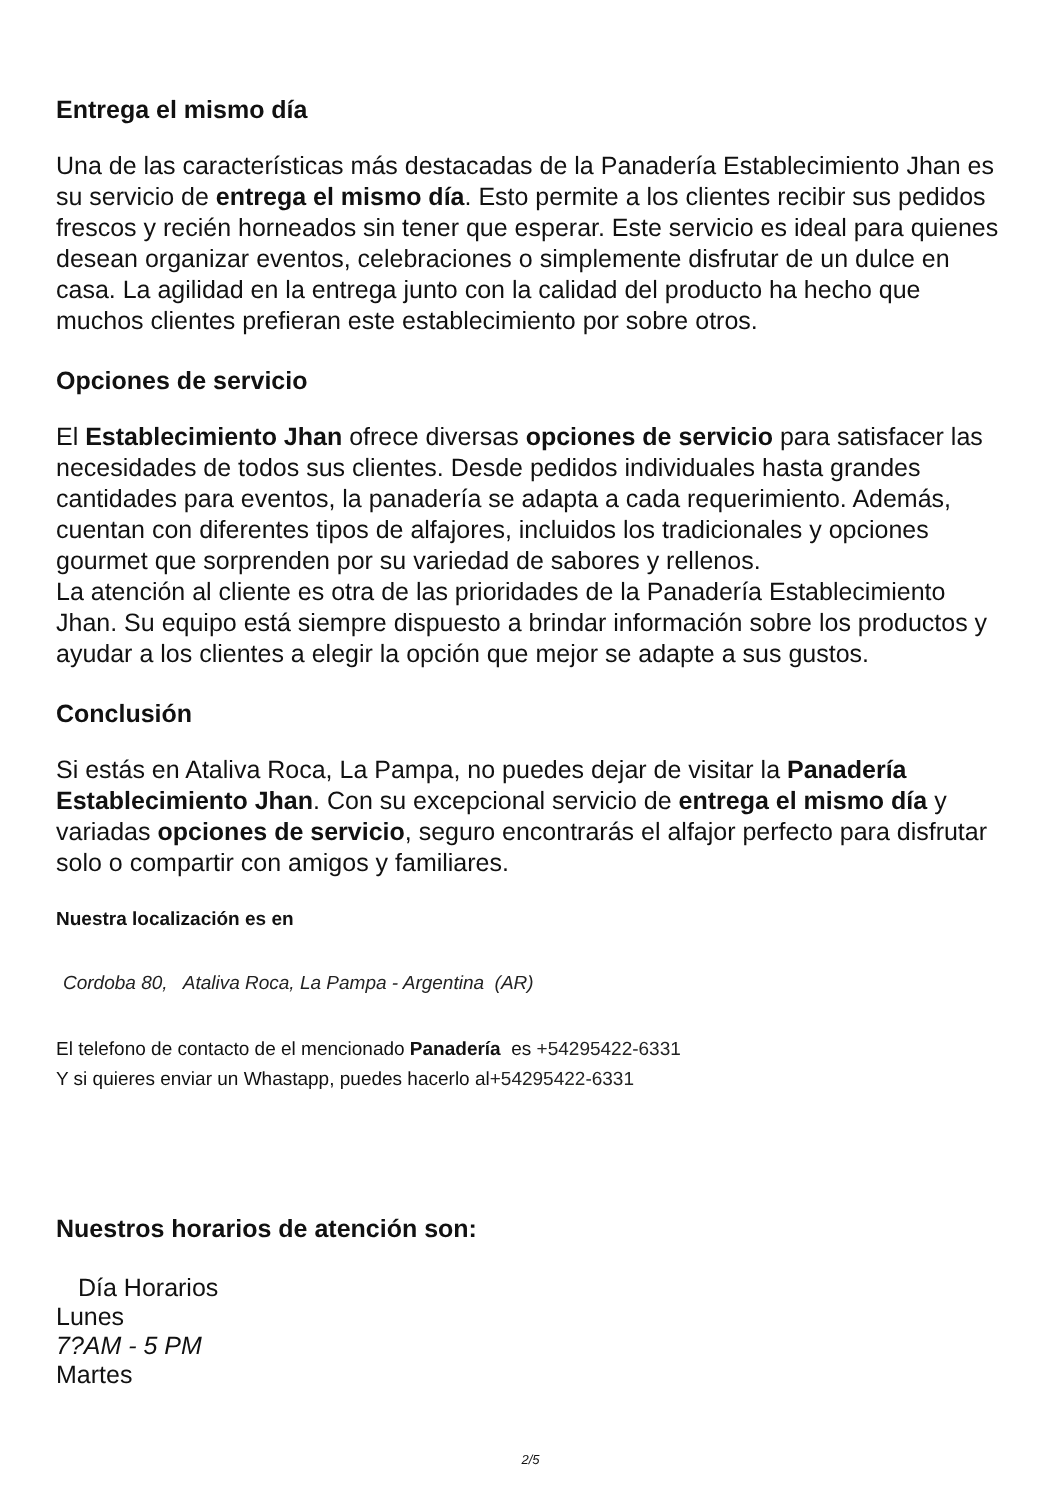Entrega el mismo día
Una de las características más destacadas de la Panadería Establecimiento Jhan es su servicio de entrega el mismo día. Esto permite a los clientes recibir sus pedidos frescos y recién horneados sin tener que esperar. Este servicio es ideal para quienes desean organizar eventos, celebraciones o simplemente disfrutar de un dulce en casa. La agilidad en la entrega junto con la calidad del producto ha hecho que muchos clientes prefieran este establecimiento por sobre otros.
Opciones de servicio
El Establecimiento Jhan ofrece diversas opciones de servicio para satisfacer las necesidades de todos sus clientes. Desde pedidos individuales hasta grandes cantidades para eventos, la panadería se adapta a cada requerimiento. Además, cuentan con diferentes tipos de alfajores, incluidos los tradicionales y opciones gourmet que sorprenden por su variedad de sabores y rellenos.
La atención al cliente es otra de las prioridades de la Panadería Establecimiento Jhan. Su equipo está siempre dispuesto a brindar información sobre los productos y ayudar a los clientes a elegir la opción que mejor se adapte a sus gustos.
Conclusión
Si estás en Ataliva Roca, La Pampa, no puedes dejar de visitar la Panadería Establecimiento Jhan. Con su excepcional servicio de entrega el mismo día y variadas opciones de servicio, seguro encontrarás el alfajor perfecto para disfrutar solo o compartir con amigos y familiares.
Nuestra localización es en
Cordoba 80, Ataliva Roca, La Pampa - Argentina (AR)
El telefono de contacto de el mencionado Panadería es +54295422-6331
Y si quieres enviar un Whastapp, puedes hacerlo al+54295422-6331
Nuestros horarios de atención son:
Día Horarios
Lunes
7?AM - 5 PM
Martes
2/5